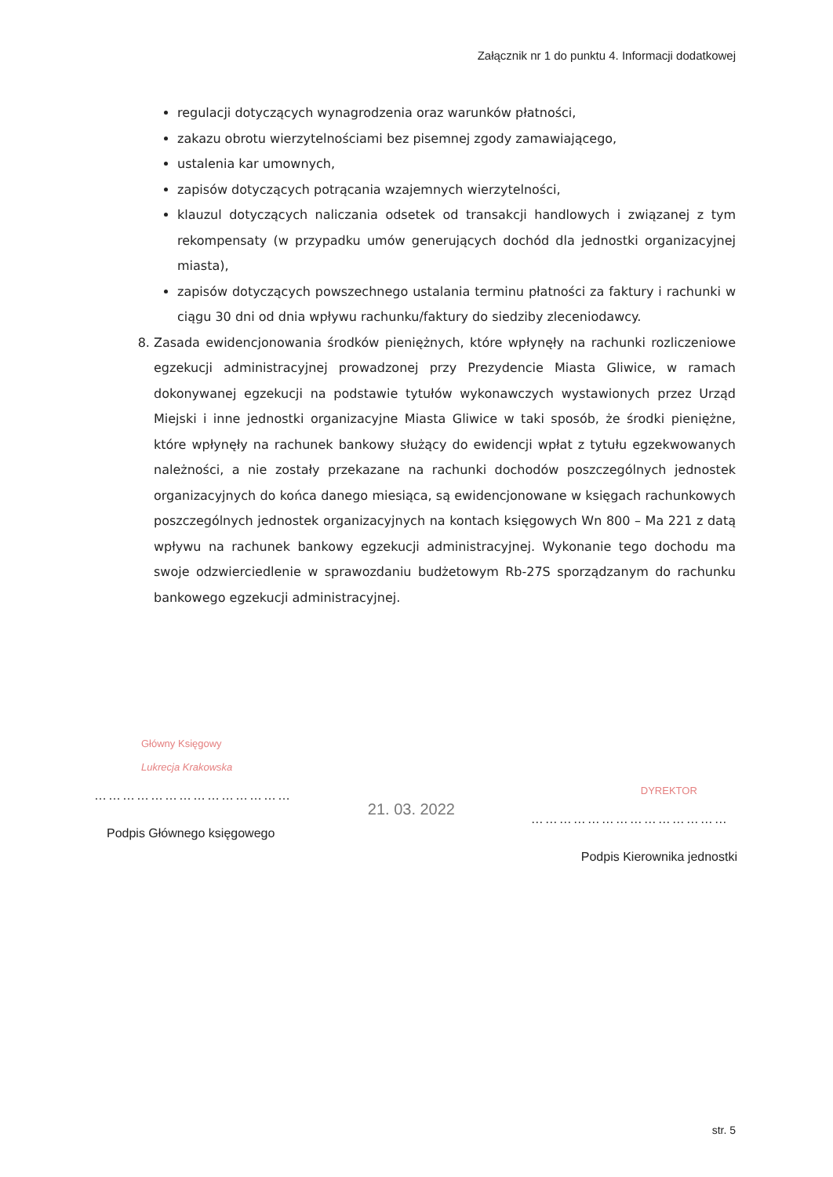Załącznik nr 1 do punktu 4. Informacji dodatkowej
regulacji dotyczących wynagrodzenia oraz warunków płatności,
zakazu obrotu wierzytelnościami bez pisemnej zgody zamawiającego,
ustalenia kar umownych,
zapisów dotyczących potrącania wzajemnych wierzytelności,
klauzul dotyczących naliczania odsetek od transakcji handlowych i związanej z tym rekompensaty (w przypadku umów generujących dochód dla jednostki organizacyjnej miasta),
zapisów dotyczących powszechnego ustalania terminu płatności za faktury i rachunki w ciągu 30 dni od dnia wpływu rachunku/faktury do siedziby zleceniodawcy.
8. Zasada ewidencjonowania środków pieniężnych, które wpłynęły na rachunki rozliczeniowe egzekucji administracyjnej prowadzonej przy Prezydencie Miasta Gliwice, w ramach dokonywanej egzekucji na podstawie tytułów wykonawczych wystawionych przez Urząd Miejski i inne jednostki organizacyjne Miasta Gliwice w taki sposób, że środki pieniężne, które wpłynęły na rachunek bankowy służący do ewidencji wpłat z tytułu egzekwowanych należności, a nie zostały przekazane na rachunki dochodów poszczególnych jednostek organizacyjnych do końca danego miesiąca, są ewidencjonowane w księgach rachunkowych poszczególnych jednostek organizacyjnych na kontach księgowych Wn 800 – Ma 221 z datą wpływu na rachunek bankowy egzekucji administracyjnej. Wykonanie tego dochodu ma swoje odzwierciedlenie w sprawozdaniu budżetowym Rb-27S sporządzanym do rachunku bankowego egzekucji administracyjnej.
Główny Księgowy
Lukrecja Krakowska
……………………………………
Podpis Głównego księgowego
21. 03. 2022
DYREKTOR
……………………………………
Podpis Kierownika jednostki
str. 5